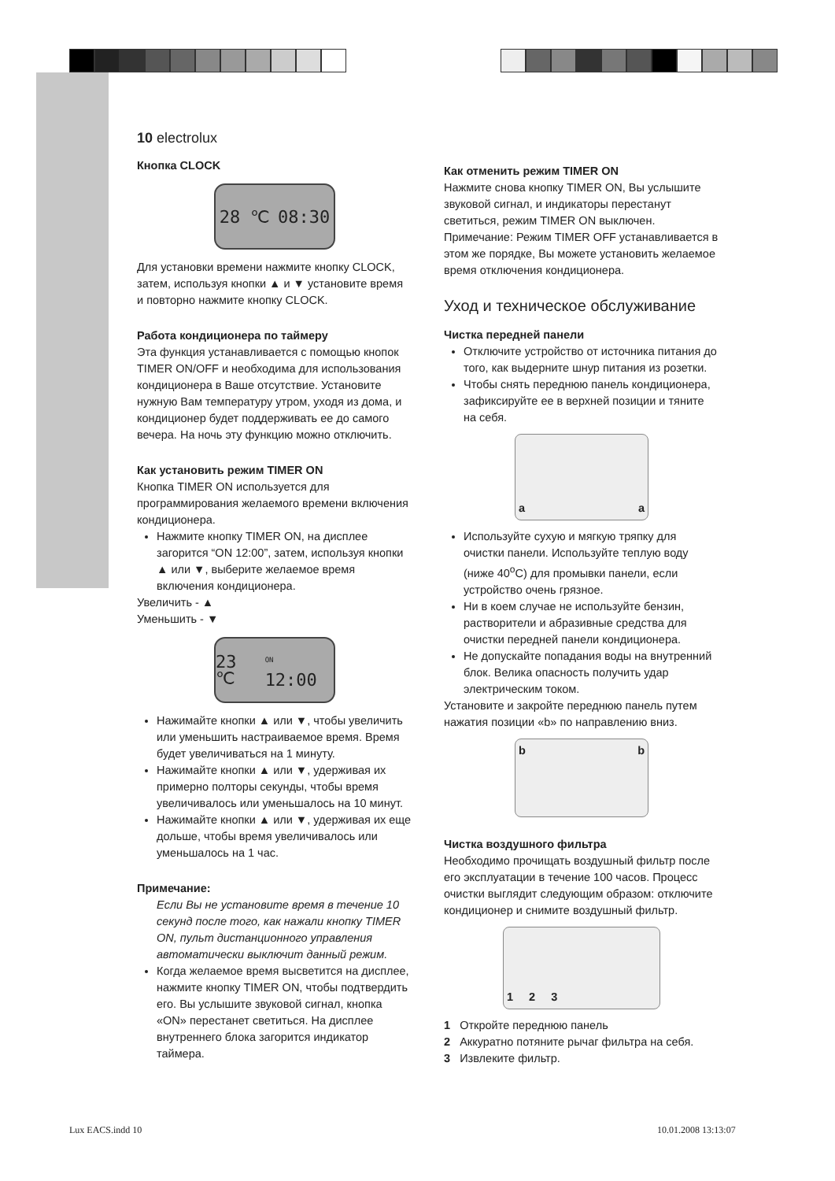10 electrolux
Кнопка CLOCK
28 ℃ 08:30
Для установки времени нажмите кнопку CLOCK, затем, используя кнопки ▲ и ▼ установите время и повторно нажмите кнопку CLOCK.
Работа кондиционера по таймеру
Эта функция устанавливается с помощью кнопок TIMER ON/OFF и необходима для использования кондиционера в Ваше отсутствие. Установите нужную Вам температуру утром, уходя из дома, и кондиционер будет поддерживать ее до самого вечера. На ночь эту функцию можно отключить.
Как установить режим TIMER ON
Кнопка TIMER ON используется для программирования желаемого времени включения кондиционера.
Нажмите кнопку TIMER ON, на дисплее загорится “ON 12:00”, затем, используя кнопки ▲ или ▼, выберите желаемое время включения кондиционера.
Увеличить - ▲
Уменьшить - ▼
23 ℃<sup>ON</sup> 12:00
Нажимайте кнопки ▲ или ▼, чтобы увеличить или уменьшить настраиваемое время. Время будет увеличиваться на 1 минуту.
Нажимайте кнопки ▲ или ▼, удерживая их примерно полторы секунды, чтобы время увеличивалось или уменьшалось на 10 минут.
Нажимайте кнопки ▲ или ▼, удерживая их еще дольше, чтобы время увеличивалось или уменьшалось на 1 час.
Примечание:
Если Вы не установите время в течение 10 секунд после того, как нажали кнопку TIMER ON, пульт дистанционного управления автоматически выключит данный режим.
Когда желаемое время высветится на дисплее, нажмите кнопку TIMER ON, чтобы подтвердить его. Вы услышите звуковой сигнал, кнопка «ON» перестанет светиться. На дисплее внутреннего блока загорится индикатор таймера.
Как отменить режим TIMER ON
Нажмите снова кнопку TIMER ON, Вы услышите звуковой сигнал, и индикаторы перестанут светиться, режим TIMER ON выключен. Примечание: Режим TIMER OFF устанавливается в этом же порядке, Вы можете установить желаемое время отключения кондиционера.
Уход и техническое обслуживание
Чистка передней панели
Отключите устройство от источника питания до того, как выдерните шнур питания из розетки.
Чтобы снять переднюю панель кондиционера, зафиксируйте ее в верхней позиции и тяните на себя.
a a
Используйте сухую и мягкую тряпку для очистки панели. Используйте теплую воду (ниже 40<sup>o</sup>C) для промывки панели, если устройство очень грязное.
Ни в коем случае не используйте бензин, растворители и абразивные средства для очистки передней панели кондиционера.
Не допускайте попадания воды на внутренний блок. Велика опасность получить удар электрическим током.
Установите и закройте переднюю панель путем нажатия позиции «b» по направлению вниз.
b b
Чистка воздушного фильтра
Необходимо прочищать воздушный фильтр после его эксплуатации в течение 100 часов. Процесс очистки выглядит следующим образом: отключите кондиционер и снимите воздушный фильтр.
1 2 3
1 Откройте переднюю панель
2 Аккуратно потяните рычаг фильтра на себя.
3 Извлеките фильтр.
Lux EACS.indd 10 10.01.2008 13:13:07